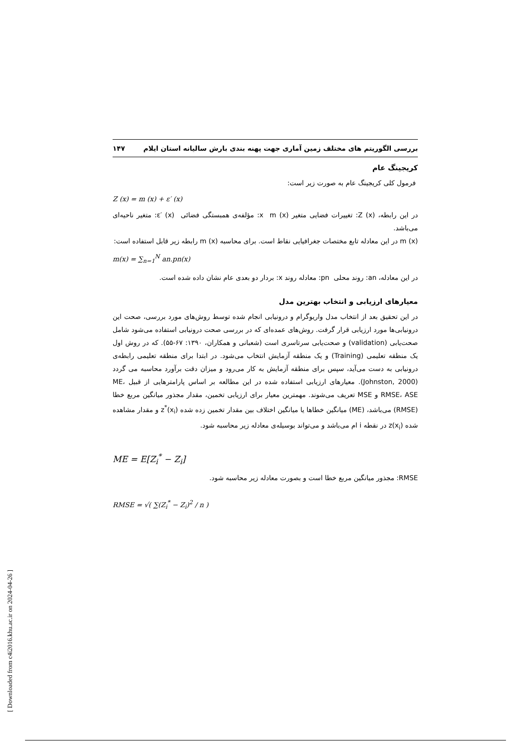بررسی الگوریتم های مختلف زمین آماری جهت پهنه بندی بارش سالیانه استان ایلام ۱۴۷
کریجینگ عام
فرمول کلی کریجینگ عام به صورت زیر است:
Z (x) = m (x) + ε′ (x)
در این رابطه، Z (x): تغییرات فضایی متغیر x m (x): مؤلفه‌ی همبستگی فضائی ε′ (x): متغیر ناحیه‌ای می‌باشد.
m (x) در این معادله تابع مختصات جغرافیایی نقاط است. برای محاسبه m (x) رابطه زیر قابل استفاده است:
m(x) = ∑<sub>n=1</sub><sup>N</sup> an.pn(x)
در این معادله، an: روند محلی pn: معادله روند x: بردار دو بعدی عام نشان داده شده است.
معیارهای ارزیابی و انتخاب بهترین مدل
در این تحقیق بعد از انتخاب مدل واریوگرام و درونیابی انجام شده توسط روش‌های مورد بررسی، صحت این درونیابی‌ها مورد ارزیابی قرار گرفت. روش‌های عمده‌ای که در بررسی صحت درونیابی استفاده می‌شود شامل صحت‌یابی (validation) و صحت‌یابی سرتاسری است (شعبانی و همکاران، ۱۳۹۰: ۶۷-۵۵). که در روش اول یک منطقه تعلیمی (Training) و یک منطقه آزمایش انتخاب می‌شود. در ابتدا برای منطقه تعلیمی رابطه‌ی درونیابی به دست می‌آید، سپس برای منطقه آزمایش به کار می‌رود و میزان دقت برآورد محاسبه می گردد (Johnston, 2000). معیارهای ارزیابی استفاده شده در این مطالعه بر اساس پارامترهایی از قبیل ME، RMSE، ASE و MSE تعریف می‌شوند. مهمترین معیار برای ارزیابی تخمین، مقدار مجذور میانگین مربع خطا (RMSE) می‌باشد، (ME) میانگین خطاها یا میانگین اختلاف بین مقدار تخمین زده شده z<sup>*</sup>(x<sub>i</sub>) و مقدار مشاهده شده z(x<sub>i</sub>) در نقطه i ام می‌باشد و می‌تواند بوسیله‌ی معادله زیر محاسبه شود.
ME = E[Z<sub>i</sub><sup>*</sup> − Z<sub>i</sub>]
RMSE: مجذور میانگین مربع خطا است و بصورت معادله زیر محاسبه شود.
RMSE = √( ∑(Z<sub>i</sub><sup>*</sup> − Z<sub>i</sub>)<sup>2</sup> / n )
[ Downloaded from c4i2016.khu.ac.ir on 2024-04-26 ]